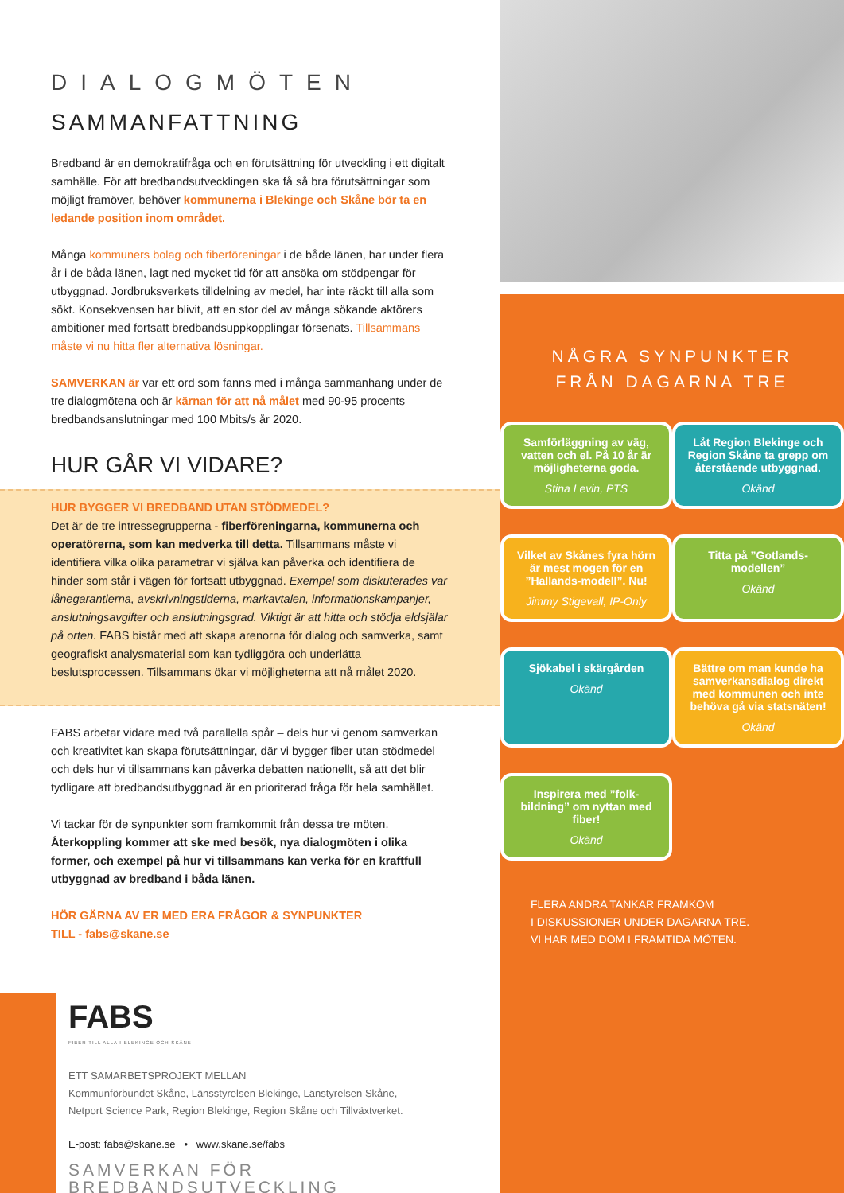DIALOGMÖTEN
SAMMANFATTNING
Bredband är en demokratifråga och en förutsättning för utveckling i ett digitalt samhälle. För att bredbandsutvecklingen ska få så bra förutsättningar som möjligt framöver, behöver kommunerna i Blekinge och Skåne bör ta en ledande position inom området.
Många kommuners bolag och fiberföreningar i de både länen, har under flera år i de båda länen, lagt ned mycket tid för att ansöka om stödpengar för utbyggnad. Jordbruksverkets tilldelning av medel, har inte räckt till alla som sökt. Konsekvensen har blivit, att en stor del av många sökande aktörers ambitioner med fortsatt bredbandsuppkopplingar försenats. Tillsammans måste vi nu hitta fler alternativa lösningar.
SAMVERKAN är var ett ord som fanns med i många sammanhang under de tre dialogmötena och är kärnan för att nå målet med 90-95 procents bredbandsanslutningar med 100 Mbits/s år 2020.
HUR GÅR VI VIDARE?
HUR BYGGER VI BREDBAND UTAN STÖDMEDEL?
Det är de tre intressegrupperna - fiberföreningarna, kommunerna och operatörerna, som kan medverka till detta. Tillsammans måste vi identifiera vilka olika parametrar vi själva kan påverka och identifiera de hinder som står i vägen för fortsatt utbyggnad. Exempel som diskuterades var lånegarantierna, avskrivningstiderna, markavtalen, informationskampanjer, anslutningsavgifter och anslutningsgrad. Viktigt är att hitta och stödja eldsjälar på orten. FABS bistår med att skapa arenorna för dialog och samverka, samt geografiskt analysmaterial som kan tydliggöra och underlätta beslutsprocessen. Tillsammans ökar vi möjligheterna att nå målet 2020.
FABS arbetar vidare med två parallella spår – dels hur vi genom samverkan och kreativitet kan skapa förutsättningar, där vi bygger fiber utan stödmedel och dels hur vi tillsammans kan påverka debatten nationellt, så att det blir tydligare att bredbandsutbyggnad är en prioriterad fråga för hela samhället.
Vi tackar för de synpunkter som framkommit från dessa tre möten. Återkoppling kommer att ske med besök, nya dialogmöten i olika former, och exempel på hur vi tillsammans kan verka för en kraftfull utbyggnad av bredband i båda länen.
HÖR GÄRNA AV ER MED ERA FRÅGOR & SYNPUNKTER
TILL - fabs@skane.se
FABS
FIBER TILL ALLA I BLEKINGE OCH SKÅNE
ETT SAMARBETSPROJEKT MELLAN
Kommunförbundet Skåne, Länsstyrelsen Blekinge, Länstyrelsen Skåne,
Netport Science Park, Region Blekinge, Region Skåne och Tillväxtverket.
E-post: fabs@skane.se • www.skane.se/fabs
SAMVERKAN FÖR BREDBANDSUTVECKLING
NÅGRA SYNPUNKTER
FRÅN DAGARNA TRE
Samförläggning av väg, vatten och el. På 10 år är möjligheterna goda.
Stina Levin, PTS
Låt Region Blekinge och Region Skåne ta grepp om återstående utbyggnad.
Okänd
Vilket av Skånes fyra hörn är mest mogen för en ”Hallands-modell”. Nu!
Jimmy Stigevall, IP-Only
Titta på ”Gotlands-modellen”
Okänd
Sjökabel i skärgården
Okänd
Bättre om man kunde ha samverkansdialog direkt med kommunen och inte behöva gå via statsnäten!
Okänd
Inspirera med ”folk-bildning” om nyttan med fiber!
Okänd
FLERA ANDRA TANKAR FRAMKOM
I DISKUSSIONER UNDER DAGARNA TRE.
VI HAR MED DOM I FRAMTIDA MÖTEN.